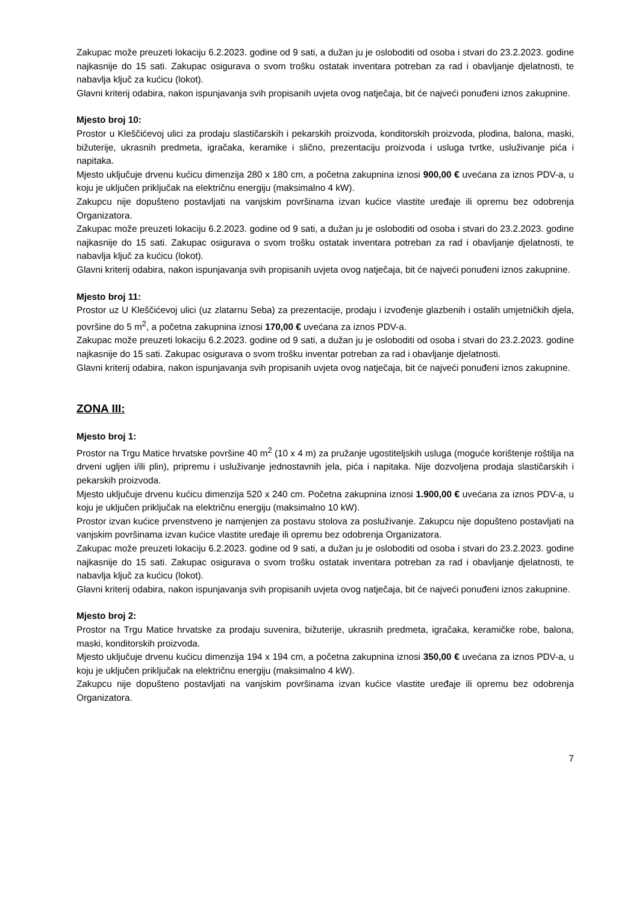Zakupac može preuzeti lokaciju 6.2.2023. godine od 9 sati, a dužan ju je osloboditi od osoba i stvari do 23.2.2023. godine najkasnije do 15 sati. Zakupac osigurava o svom trošku ostatak inventara potreban za rad i obavljanje djelatnosti, te nabavlja ključ za kućicu (lokot).
Glavni kriterij odabira, nakon ispunjavanja svih propisanih uvjeta ovog natječaja, bit će najveći ponuđeni iznos zakupnine.
Mjesto broj 10:
Prostor u Kleščićevoj ulici za prodaju slastičarskih i pekarskih proizvoda, konditorskih proizvoda, plodina, balona, maski, bižuterije, ukrasnih predmeta, igračaka, keramike i slično, prezentaciju proizvoda i usluga tvrtke, usluživanje pića i napitaka.
Mjesto uključuje drvenu kućicu dimenzija 280 x 180 cm, a početna zakupnina iznosi 900,00 € uvećana za iznos PDV-a, u koju je uključen priključak na električnu energiju (maksimalno 4 kW).
Zakupcu nije dopušteno postavljati na vanjskim površinama izvan kućice vlastite uređaje ili opremu bez odobrenja Organizatora.
Zakupac može preuzeti lokaciju 6.2.2023. godine od 9 sati, a dužan ju je osloboditi od osoba i stvari do 23.2.2023. godine najkasnije do 15 sati. Zakupac osigurava o svom trošku ostatak inventara potreban za rad i obavljanje djelatnosti, te nabavlja ključ za kućicu (lokot).
Glavni kriterij odabira, nakon ispunjavanja svih propisanih uvjeta ovog natječaja, bit će najveći ponuđeni iznos zakupnine.
Mjesto broj 11:
Prostor uz U Kleščićevoj ulici (uz zlatarnu Seba) za prezentacije, prodaju i izvođenje glazbenih i ostalih umjetničkih djela, površine do 5 m<sup>2</sup>, a početna zakupnina iznosi 170,00 € uvećana za iznos PDV-a.
Zakupac može preuzeti lokaciju 6.2.2023. godine od 9 sati, a dužan ju je osloboditi od osoba i stvari do 23.2.2023. godine najkasnije do 15 sati. Zakupac osigurava o svom trošku inventar potreban za rad i obavljanje djelatnosti.
Glavni kriterij odabira, nakon ispunjavanja svih propisanih uvjeta ovog natječaja, bit će najveći ponuđeni iznos zakupnine.
ZONA III:
Mjesto broj 1:
Prostor na Trgu Matice hrvatske površine 40 m<sup>2</sup> (10 x 4 m) za pružanje ugostiteljskih usluga (moguće korištenje roštilja na drveni ugljen i/ili plin), pripremu i usluživanje jednostavnih jela, pića i napitaka. Nije dozvoljena prodaja slastičarskih i pekarskih proizvoda.
Mjesto uključuje drvenu kućicu dimenzija 520 x 240 cm. Početna zakupnina iznosi 1.900,00 € uvećana za iznos PDV-a, u koju je uključen priključak na električnu energiju (maksimalno 10 kW).
Prostor izvan kućice prvenstveno je namjenjen za postavu stolova za posluživanje. Zakupcu nije dopušteno postavljati na vanjskim površinama izvan kućice vlastite uređaje ili opremu bez odobrenja Organizatora.
Zakupac može preuzeti lokaciju 6.2.2023. godine od 9 sati, a dužan ju je osloboditi od osoba i stvari do 23.2.2023. godine najkasnije do 15 sati. Zakupac osigurava o svom trošku ostatak inventara potreban za rad i obavljanje djelatnosti, te nabavlja ključ za kućicu (lokot).
Glavni kriterij odabira, nakon ispunjavanja svih propisanih uvjeta ovog natječaja, bit će najveći ponuđeni iznos zakupnine.
Mjesto broj 2:
Prostor na Trgu Matice hrvatske za prodaju suvenira, bižuterije, ukrasnih predmeta, igračaka, keramičke robe, balona, maski, konditorskih proizvoda.
Mjesto uključuje drvenu kućicu dimenzija 194 x 194 cm, a početna zakupnina iznosi 350,00 € uvećana za iznos PDV-a, u koju je uključen priključak na električnu energiju (maksimalno 4 kW).
Zakupcu nije dopušteno postavljati na vanjskim površinama izvan kućice vlastite uređaje ili opremu bez odobrenja Organizatora.
7